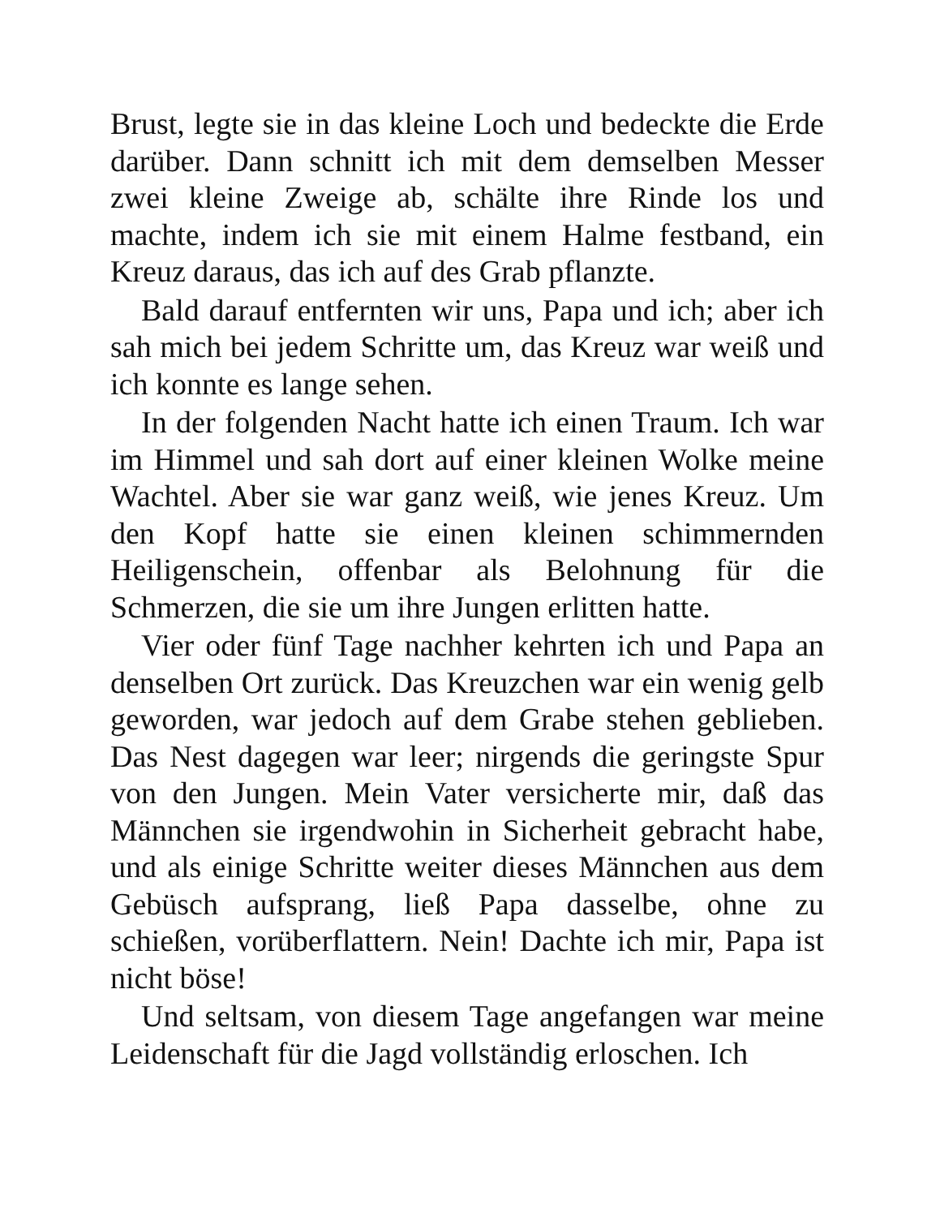Brust, legte sie in das kleine Loch und bedeckte die Erde darüber. Dann schnitt ich mit dem demselben Messer zwei kleine Zweige ab, schälte ihre Rinde los und machte, indem ich sie mit einem Halme festband, ein Kreuz daraus, das ich auf des Grab pflanzte.
Bald darauf entfernten wir uns, Papa und ich; aber ich sah mich bei jedem Schritte um, das Kreuz war weiß und ich konnte es lange sehen.
In der folgenden Nacht hatte ich einen Traum. Ich war im Himmel und sah dort auf einer kleinen Wolke meine Wachtel. Aber sie war ganz weiß, wie jenes Kreuz. Um den Kopf hatte sie einen kleinen schimmernden Heiligenschein, offenbar als Belohnung für die Schmerzen, die sie um ihre Jungen erlitten hatte.
Vier oder fünf Tage nachher kehrten ich und Papa an denselben Ort zurück. Das Kreuzchen war ein wenig gelb geworden, war jedoch auf dem Grabe stehen geblieben. Das Nest dagegen war leer; nirgends die geringste Spur von den Jungen. Mein Vater versicherte mir, daß das Männchen sie irgendwohin in Sicherheit gebracht habe, und als einige Schritte weiter dieses Männchen aus dem Gebüsch aufsprang, ließ Papa dasselbe, ohne zu schießen, vorüberflattern. Nein! Dachte ich mir, Papa ist nicht böse!
Und seltsam, von diesem Tage angefangen war meine Leidenschaft für die Jagd vollständig erloschen. Ich